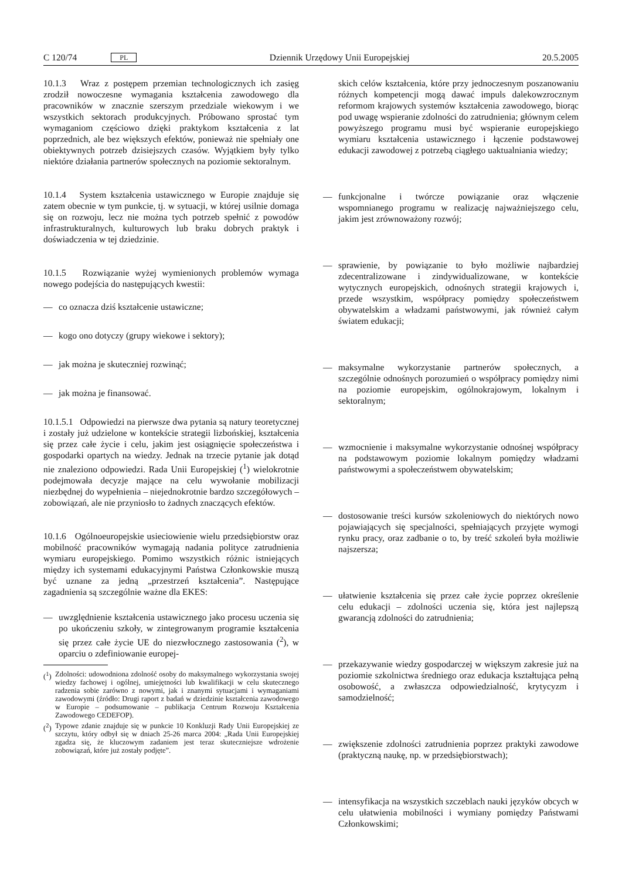C 120/74 PL Dziennik Urzędowy Unii Europejskiej 20.5.2005
10.1.3 Wraz z postępem przemian technologicznych ich zasięg zrodził nowoczesne wymagania kształcenia zawodowego dla pracowników w znacznie szerszym przedziale wiekowym i we wszystkich sektorach produkcyjnych. Próbowano sprostać tym wymaganiom częściowo dzięki praktykom kształcenia z lat poprzednich, ale bez większych efektów, ponieważ nie spełniały one obiektywnych potrzeb dzisiejszych czasów. Wyjątkiem były tylko niektóre działania partnerów społecznych na poziomie sektoralnym.
10.1.4 System kształcenia ustawicznego w Europie znajduje się zatem obecnie w tym punkcie, tj. w sytuacji, w której usilnie domaga się on rozwoju, lecz nie można tych potrzeb spełnić z powodów infrastrukturalnych, kulturowych lub braku dobrych praktyk i doświadczenia w tej dziedzinie.
10.1.5 Rozwiązanie wyżej wymienionych problemów wymaga nowego podejścia do następujących kwestii:
— co oznacza dziś kształcenie ustawiczne;
— kogo ono dotyczy (grupy wiekowe i sektory);
— jak można je skuteczniej rozwinąć;
— jak można je finansować.
10.1.5.1 Odpowiedzi na pierwsze dwa pytania są natury teoretycznej i zostały już udzielone w kontekście strategii lizbońskiej, kształcenia się przez całe życie i celu, jakim jest osiągnięcie społeczeństwa i gospodarki opartych na wiedzy. Jednak na trzecie pytanie jak dotąd nie znaleziono odpowiedzi. Rada Unii Europejskiej (<sup>1</sup>) wielokrotnie podejmowała decyzje mające na celu wywołanie mobilizacji niezbędnej do wypełnienia – niejednokrotnie bardzo szczegółowych – zobowiązań, ale nie przyniosło to żadnych znaczących efektów.
10.1.6 Ogólnoeuropejskie usieciowienie wielu przedsiębiorstw oraz mobilność pracowników wymagają nadania polityce zatrudnienia wymiaru europejskiego. Pomimo wszystkich różnic istniejących między ich systemami edukacyjnymi Państwa Członkowskie muszą być uznane za jedną „przestrzeń kształcenia”. Następujące zagadnienia są szczególnie ważne dla EKES:
— uwzględnienie kształcenia ustawicznego jako procesu uczenia się po ukończeniu szkoły, w zintegrowanym programie kształcenia się przez całe życie UE do niezwłocznego zastosowania (<sup>2</sup>), w oparciu o zdefiniowanie europej-
(<sup>1</sup>) Zdolności: udowodniona zdolność osoby do maksymalnego wykorzystania swojej wiedzy fachowej i ogólnej, umiejętności lub kwalifikacji w celu skutecznego radzenia sobie zarówno z nowymi, jak i znanymi sytuacjami i wymaganiami zawodowymi (źródło: Drugi raport z badań w dziedzinie kształcenia zawodowego w Europie – podsumowanie – publikacja Centrum Rozwoju Kształcenia Zawodowego CEDEFOP).
(<sup>2</sup>) Typowe zdanie znajduje się w punkcie 10 Konkluzji Rady Unii Europejskiej ze szczytu, który odbył się w dniach 25-26 marca 2004: „Rada Unii Europejskiej zgadza się, że kluczowym zadaniem jest teraz skuteczniejsze wdrożenie zobowiązań, które już zostały podjęte”.
skich celów kształcenia, które przy jednoczesnym poszanowaniu różnych kompetencji mogą dawać impuls dalekowzrocznym reformom krajowych systemów kształcenia zawodowego, biorąc pod uwagę wspieranie zdolności do zatrudnienia; głównym celem powyższego programu musi być wspieranie europejskiego wymiaru kształcenia ustawicznego i łączenie podstawowej edukacji zawodowej z potrzebą ciągłego uaktualniania wiedzy;
— funkcjonalne i twórcze powiązanie oraz włączenie wspomnianego programu w realizację najważniejszego celu, jakim jest zrównoważony rozwój;
— sprawienie, by powiązanie to było możliwie najbardziej zdecentralizowane i zindywidualizowane, w kontekście wytycznych europejskich, odnośnych strategii krajowych i, przede wszystkim, współpracy pomiędzy społeczeństwem obywatelskim a władzami państwowymi, jak również całym światem edukacji;
— maksymalne wykorzystanie partnerów społecznych, a szczególnie odnośnych porozumień o współpracy pomiędzy nimi na poziomie europejskim, ogólnokrajowym, lokalnym i sektoralnym;
— wzmocnienie i maksymalne wykorzystanie odnośnej współpracy na podstawowym poziomie lokalnym pomiędzy władzami państwowymi a społeczeństwem obywatelskim;
— dostosowanie treści kursów szkoleniowych do niektórych nowo pojawiających się specjalności, spełniających przyjęte wymogi rynku pracy, oraz zadbanie o to, by treść szkoleń była możliwie najszersza;
— ułatwienie kształcenia się przez całe życie poprzez określenie celu edukacji – zdolności uczenia się, która jest najlepszą gwarancją zdolności do zatrudnienia;
— przekazywanie wiedzy gospodarczej w większym zakresie już na poziomie szkolnictwa średniego oraz edukacja kształtująca pełną osobowość, a zwłaszcza odpowiedzialność, krytycyzm i samodzielność;
— zwiększenie zdolności zatrudnienia poprzez praktyki zawodowe (praktyczną naukę, np. w przedsiębiorstwach);
— intensyfikacja na wszystkich szczeblach nauki języków obcych w celu ułatwienia mobilności i wymiany pomiędzy Państwami Członkowskimi;